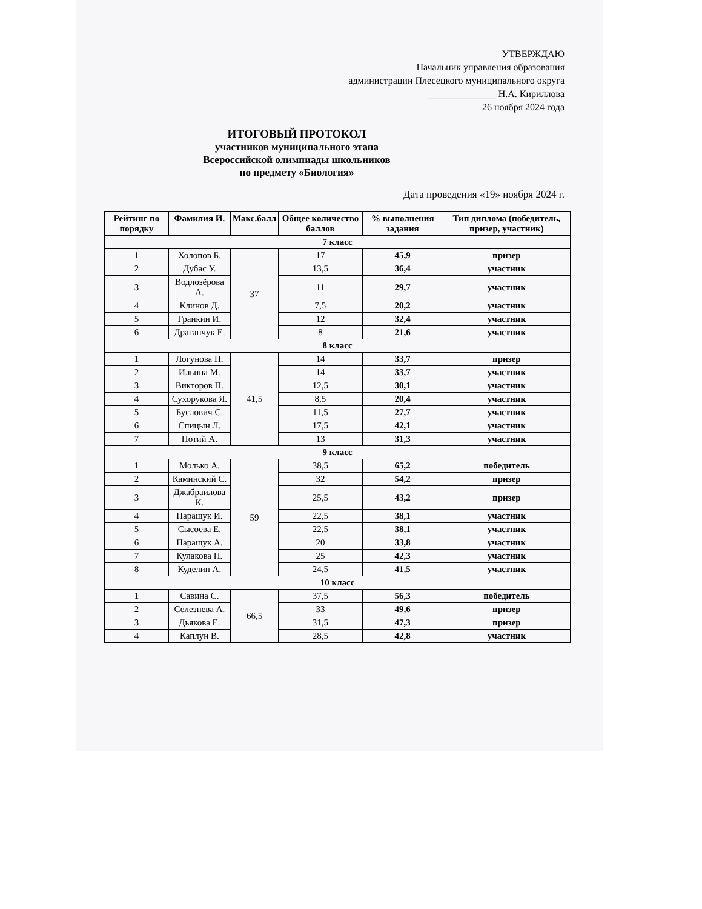УТВЕРЖДАЮ
Начальник управления образования
администрации Плесецкого муниципального округа
______________ Н.А. Кириллова
26 ноября 2024 года
ИТОГОВЫЙ ПРОТОКОЛ
участников муниципального этапа
Всероссийской олимпиады школьников
по предмету «Биология»
Дата проведения «19» ноября 2024 г.
| Рейтинг по порядку | Фамилия И. | Макс.балл | Общее количество баллов | % выполнения задания | Тип диплома (победитель, призер, участник) |
| --- | --- | --- | --- | --- | --- |
| 7 класс | | | | | |
| 1 | Холопов Б. | 37 | 17 | 45,9 | призер |
| 2 | Дубас У. | | 13,5 | 36,4 | участник |
| 3 | Водлозёрова А. | | 11 | 29,7 | участник |
| 4 | Клинов Д. | | 7,5 | 20,2 | участник |
| 5 | Гранкин И. | | 12 | 32,4 | участник |
| 6 | Драганчук Е. | | 8 | 21,6 | участник |
| 8 класс | | | | | |
| 1 | Логунова П. | 41,5 | 14 | 33,7 | призер |
| 2 | Ильина М. | | 14 | 33,7 | участник |
| 3 | Викторов П. | | 12,5 | 30,1 | участник |
| 4 | Сухорукова Я. | | 8,5 | 20,4 | участник |
| 5 | Буслович С. | | 11,5 | 27,7 | участник |
| 6 | Спицын Л. | | 17,5 | 42,1 | участник |
| 7 | Потий А. | | 13 | 31,3 | участник |
| 9 класс | | | | | |
| 1 | Молько А. | 59 | 38,5 | 65,2 | победитель |
| 2 | Каминский С. | | 32 | 54,2 | призер |
| 3 | Джабраилова К. | | 25,5 | 43,2 | призер |
| 4 | Паращук И. | | 22,5 | 38,1 | участник |
| 5 | Сысоева Е. | | 22,5 | 38,1 | участник |
| 6 | Паращук А. | | 20 | 33,8 | участник |
| 7 | Кулакова П. | | 25 | 42,3 | участник |
| 8 | Куделин А. | | 24,5 | 41,5 | участник |
| 10 класс | | | | | |
| 1 | Савина С. | 66,5 | 37,5 | 56,3 | победитель |
| 2 | Селезнева А. | | 33 | 49,6 | призер |
| 3 | Дьякова Е. | | 31,5 | 47,3 | призер |
| 4 | Каплун В. | | 28,5 | 42,8 | участник |